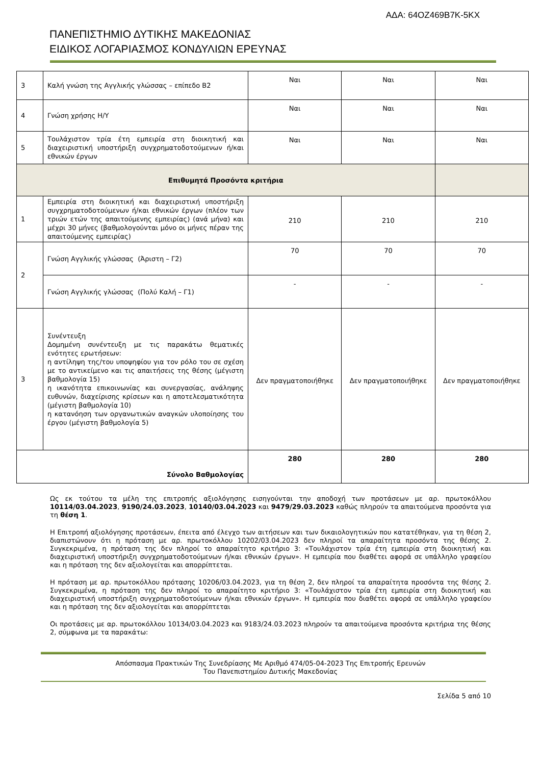ΑΔΑ: 64ΟΖ469Β7Κ-5ΚΧ
ΠΑΝΕΠΙΣΤΗΜΙΟ ΔΥΤΙΚΗΣ ΜΑΚΕΔΟΝΙΑΣ
ΕΙΔΙΚΟΣ ΛΟΓΑΡΙΑΣΜΟΣ ΚΟΝΔΥΛΙΩΝ ΕΡΕΥΝΑΣ
| 3 | Καλή γνώση της Αγγλικής γλώσσας – επίπεδο Β2 | Ναι | Ναι | Ναι |
| 4 | Γνώση χρήσης Η/Υ | Ναι | Ναι | Ναι |
| 5 | Τουλάχιστον τρία έτη εμπειρία στη διοικητική και διαχειριστική υποστήριξη συγχρηματοδοτούμενων ή/και εθνικών έργων | Ναι | Ναι | Ναι |
| Επιθυμητά Προσόντα κριτήρια | | | | |
| 1 | Εμπειρία στη διοικητική και διαχειριστική υποστήριξη συγχρηματοδοτούμενων ή/και εθνικών έργων (πλέον των τριών ετών της απαιτούμενης εμπειρίας) (ανά μήνα) και μέχρι 30 μήνες (βαθμολογούνται μόνο οι μήνες πέραν της απαιτούμενης εμπειρίας) | 210 | 210 | 210 |
| 2 | Γνώση Αγγλικής γλώσσας (Άριστη – Γ2) | 70 | 70 | 70 |
| | Γνώση Αγγλικής γλώσσας (Πολύ Καλή – Γ1) | - | - | - |
| 3 | Συνέντευξη Δομημένη συνέντευξη με τις παρακάτω θεματικές ενότητες ερωτήσεων: η αντίληψη της/του υποψηφίου για τον ρόλο του σε σχέση με το αντικείμενο και τις απαιτήσεις της θέσης (μέγιστη βαθμολογία 15) η ικανότητα επικοινωνίας και συνεργασίας, ανάληψης ευθυνών, διαχείρισης κρίσεων και η αποτελεσματικότητα (μέγιστη βαθμολογία 10) η κατανόηση των οργανωτικών αναγκών υλοποίησης του έργου (μέγιστη βαθμολογία 5) | Δεν πραγματοποιήθηκε | Δεν πραγματοποιήθηκε | Δεν πραγματοποιήθηκε |
| Σύνολο Βαθμολογίας | | 280 | 280 | 280 |
Ως εκ τούτου τα μέλη της επιτροπής αξιολόγησης εισηγούνται την αποδοχή των προτάσεων με αρ. πρωτοκόλλου 10114/03.04.2023, 9190/24.03.2023, 10140/03.04.2023 και 9479/29.03.2023 καθώς πληρούν τα απαιτούμενα προσόντα για τη θέση 1.
Η Επιτροπή αξιολόγησης προτάσεων, έπειτα από έλεγχο των αιτήσεων και των δικαιολογητικών που κατατέθηκαν, για τη θέση 2, διαπιστώνουν ότι η πρόταση με αρ. πρωτοκόλλου 10202/03.04.2023 δεν πληροί τα απαραίτητα προσόντα της θέσης 2. Συγκεκριμένα, η πρόταση της δεν πληροί το απαραίτητο κριτήριο 3: «Τουλάχιστον τρία έτη εμπειρία στη διοικητική και διαχειριστική υποστήριξη συγχρηματοδοτούμενων ή/και εθνικών έργων». Η εμπειρία που διαθέτει αφορά σε υπάλληλο γραφείου και η πρόταση της δεν αξιολογείται και απορρίπτεται.
Η πρόταση με αρ. πρωτοκόλλου πρότασης 10206/03.04.2023, για τη θέση 2, δεν πληροί τα απαραίτητα προσόντα της θέσης 2. Συγκεκριμένα, η πρόταση της δεν πληροί το απαραίτητο κριτήριο 3: «Τουλάχιστον τρία έτη εμπειρία στη διοικητική και διαχειριστική υποστήριξη συγχρηματοδοτούμενων ή/και εθνικών έργων». Η εμπειρία που διαθέτει αφορά σε υπάλληλο γραφείου και η πρόταση της δεν αξιολογείται και απορρίπτεται
Οι προτάσεις με αρ. πρωτοκόλλου 10134/03.04.2023 και 9183/24.03.2023 πληρούν τα απαιτούμενα προσόντα κριτήρια της θέσης 2, σύμφωνα με τα παρακάτω:
Απόσπασμα Πρακτικών Της Συνεδρίασης Με Αριθμό 474/05-04-2023 Της Επιτροπής Ερευνών
Του Πανεπιστημίου Δυτικής Μακεδονίας
Σελίδα 5 από 10